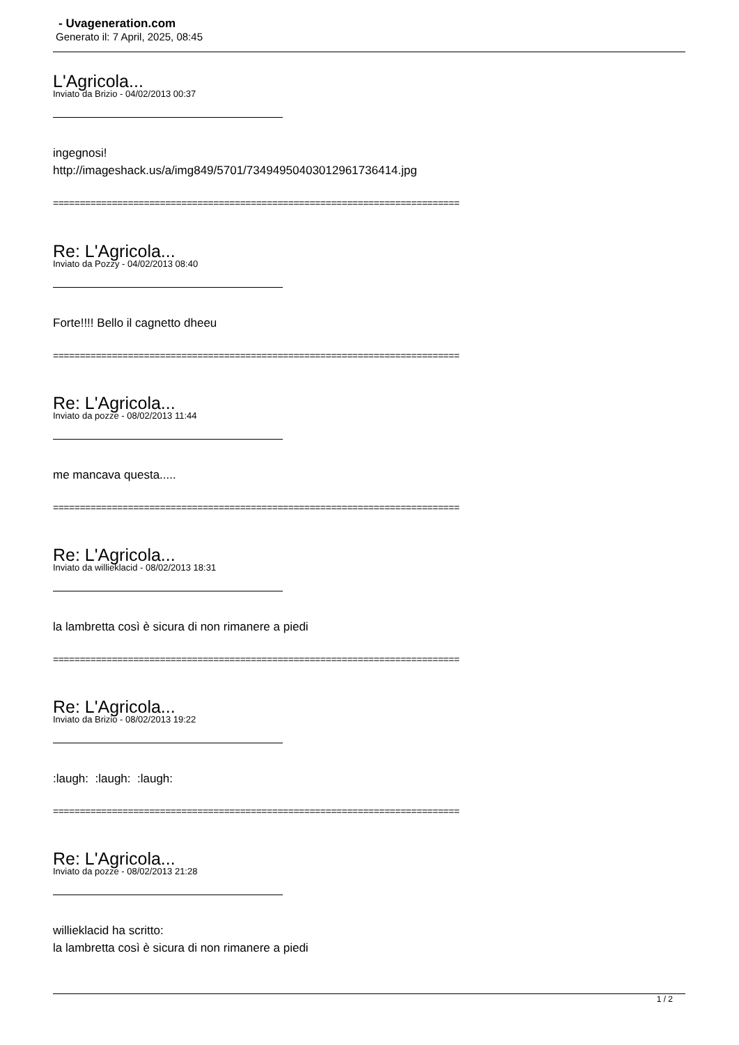- Uvageneration.com
Generato il: 7 April, 2025, 08:45
L'Agricola...
Inviato da Brizio - 04/02/2013 00:37
ingegnosi!
http://imageshack.us/a/img849/5701/73494950403012961736414.jpg
============================================================================
Re: L'Agricola...
Inviato da Pozzy - 04/02/2013 08:40
Forte!!!! Bello il cagnetto dheeu
============================================================================
Re: L'Agricola...
Inviato da pozze - 08/02/2013 11:44
me mancava questa.....
============================================================================
Re: L'Agricola...
Inviato da willieklacid - 08/02/2013 18:31
la lambretta così è sicura di non rimanere a piedi
============================================================================
Re: L'Agricola...
Inviato da Brizio - 08/02/2013 19:22
:laugh: :laugh: :laugh:
============================================================================
Re: L'Agricola...
Inviato da pozze - 08/02/2013 21:28
willieklacid ha scritto:
la lambretta così è sicura di non rimanere a piedi
1 / 2